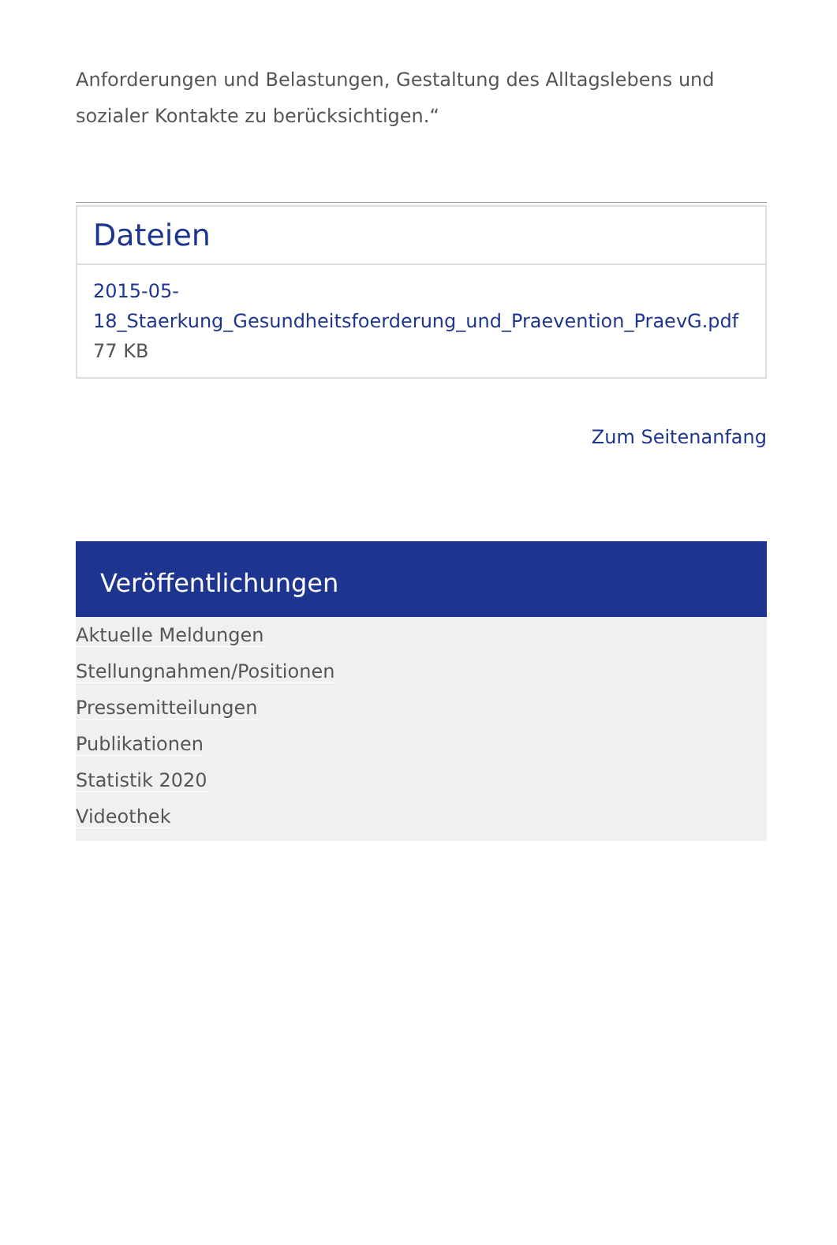Anforderungen und Belastungen, Gestaltung des Alltagslebens und sozialer Kontakte zu berücksichtigen.“
Dateien
2015-05-18_Staerkung_Gesundheitsfoerderung_und_Praevention_PraevG.pdf 77 KB
Zum Seitenanfang
Veröffentlichungen
Aktuelle Meldungen
Stellungnahmen/Positionen
Pressemitteilungen
Publikationen
Statistik 2020
Videothek